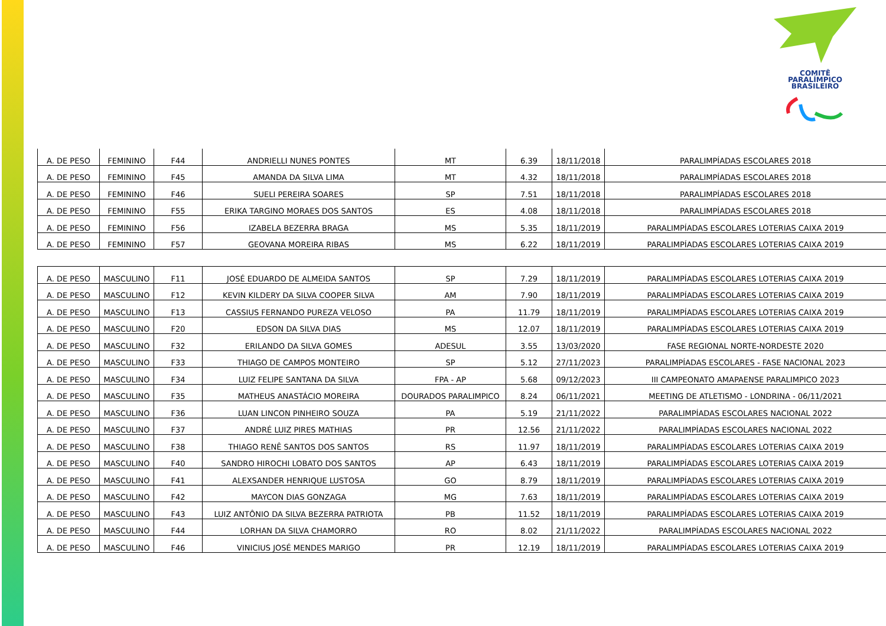COMITÊ
PARALÍMPICO
BRASILEIRO
| A. DE PESO | FEMININO | F44 | ANDRIELLI NUNES PONTES | MT | 6.39 | 18/11/2018 | PARALIMPÍADAS ESCOLARES 2018 |
| A. DE PESO | FEMININO | F45 | AMANDA DA SILVA LIMA | MT | 4.32 | 18/11/2018 | PARALIMPÍADAS ESCOLARES 2018 |
| A. DE PESO | FEMININO | F46 | SUELI PEREIRA SOARES | SP | 7.51 | 18/11/2018 | PARALIMPÍADAS ESCOLARES 2018 |
| A. DE PESO | FEMININO | F55 | ERIKA TARGINO MORAES DOS SANTOS | ES | 4.08 | 18/11/2018 | PARALIMPÍADAS ESCOLARES 2018 |
| A. DE PESO | FEMININO | F56 | IZABELA BEZERRA BRAGA | MS | 5.35 | 18/11/2019 | PARALIMPÍADAS ESCOLARES LOTERIAS CAIXA 2019 |
| A. DE PESO | FEMININO | F57 | GEOVANA MOREIRA RIBAS | MS | 6.22 | 18/11/2019 | PARALIMPÍADAS ESCOLARES LOTERIAS CAIXA 2019 |
| A. DE PESO | MASCULINO | F11 | JOSÉ EDUARDO DE ALMEIDA SANTOS | SP | 7.29 | 18/11/2019 | PARALIMPÍADAS ESCOLARES LOTERIAS CAIXA 2019 |
| A. DE PESO | MASCULINO | F12 | KEVIN KILDERY DA SILVA COOPER SILVA | AM | 7.90 | 18/11/2019 | PARALIMPÍADAS ESCOLARES LOTERIAS CAIXA 2019 |
| A. DE PESO | MASCULINO | F13 | CASSIUS FERNANDO PUREZA VELOSO | PA | 11.79 | 18/11/2019 | PARALIMPÍADAS ESCOLARES LOTERIAS CAIXA 2019 |
| A. DE PESO | MASCULINO | F20 | EDSON DA SILVA DIAS | MS | 12.07 | 18/11/2019 | PARALIMPÍADAS ESCOLARES LOTERIAS CAIXA 2019 |
| A. DE PESO | MASCULINO | F32 | ERILANDO DA SILVA GOMES | ADESUL | 3.55 | 13/03/2020 | FASE REGIONAL NORTE-NORDESTE 2020 |
| A. DE PESO | MASCULINO | F33 | THIAGO DE CAMPOS MONTEIRO | SP | 5.12 | 27/11/2023 | PARALIMPÍADAS ESCOLARES - FASE NACIONAL 2023 |
| A. DE PESO | MASCULINO | F34 | LUIZ FELIPE SANTANA DA SILVA | FPA - AP | 5.68 | 09/12/2023 | III CAMPEONATO AMAPAENSE PARALIMPICO 2023 |
| A. DE PESO | MASCULINO | F35 | MATHEUS ANASTÁCIO MOREIRA | DOURADOS PARALIMPICO | 8.24 | 06/11/2021 | MEETING DE ATLETISMO - LONDRINA - 06/11/2021 |
| A. DE PESO | MASCULINO | F36 | LUAN LINCON PINHEIRO SOUZA | PA | 5.19 | 21/11/2022 | PARALIMPÍADAS ESCOLARES NACIONAL 2022 |
| A. DE PESO | MASCULINO | F37 | ANDRÉ LUIZ PIRES MATHIAS | PR | 12.56 | 21/11/2022 | PARALIMPÍADAS ESCOLARES NACIONAL 2022 |
| A. DE PESO | MASCULINO | F38 | THIAGO RENÊ SANTOS DOS SANTOS | RS | 11.97 | 18/11/2019 | PARALIMPÍADAS ESCOLARES LOTERIAS CAIXA 2019 |
| A. DE PESO | MASCULINO | F40 | SANDRO HIROCHI LOBATO DOS SANTOS | AP | 6.43 | 18/11/2019 | PARALIMPÍADAS ESCOLARES LOTERIAS CAIXA 2019 |
| A. DE PESO | MASCULINO | F41 | ALEXSANDER HENRIQUE LUSTOSA | GO | 8.79 | 18/11/2019 | PARALIMPÍADAS ESCOLARES LOTERIAS CAIXA 2019 |
| A. DE PESO | MASCULINO | F42 | MAYCON DIAS GONZAGA | MG | 7.63 | 18/11/2019 | PARALIMPÍADAS ESCOLARES LOTERIAS CAIXA 2019 |
| A. DE PESO | MASCULINO | F43 | LUIZ ANTÔNIO DA SILVA BEZERRA PATRIOTA | PB | 11.52 | 18/11/2019 | PARALIMPÍADAS ESCOLARES LOTERIAS CAIXA 2019 |
| A. DE PESO | MASCULINO | F44 | LORHAN DA SILVA CHAMORRO | RO | 8.02 | 21/11/2022 | PARALIMPÍADAS ESCOLARES NACIONAL 2022 |
| A. DE PESO | MASCULINO | F46 | VINICIUS JOSÉ MENDES MARIGO | PR | 12.19 | 18/11/2019 | PARALIMPÍADAS ESCOLARES LOTERIAS CAIXA 2019 |